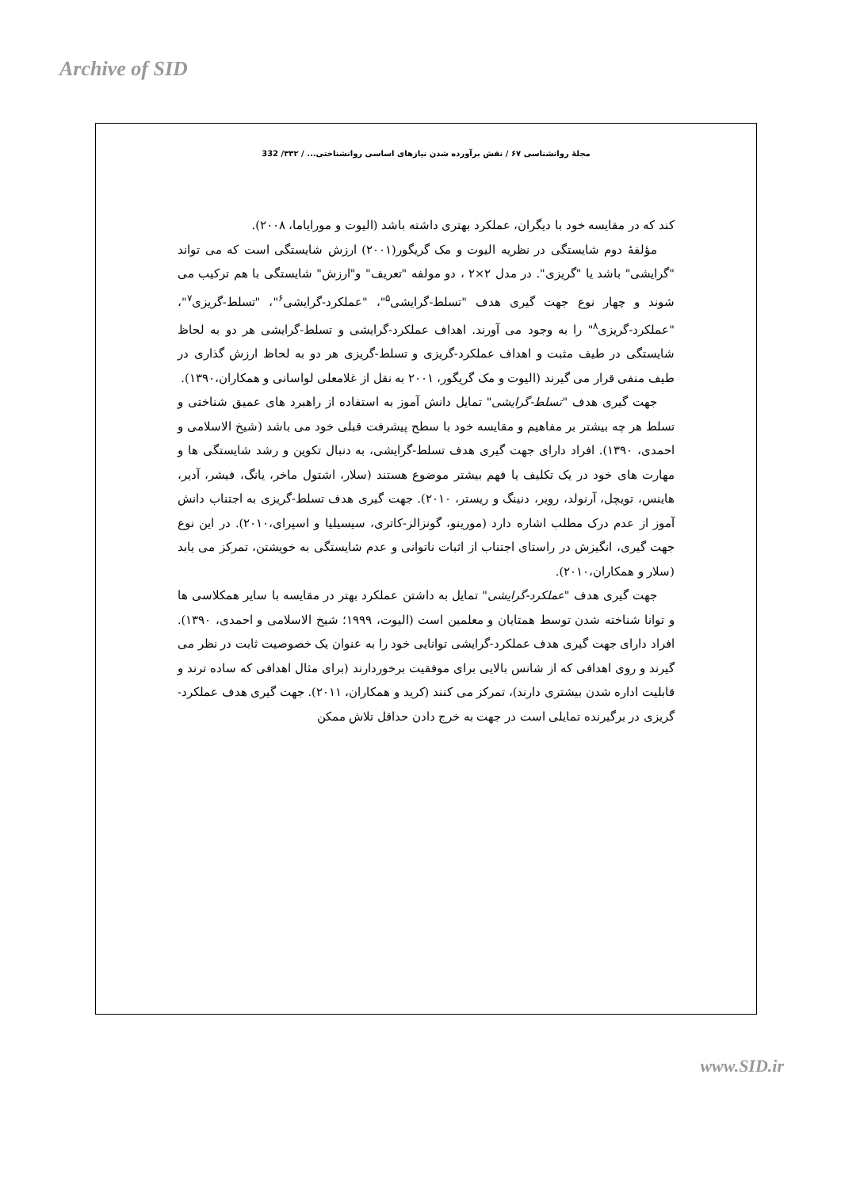Archive of SID
مجلهٔ روانشناسی ۶۷ / نقش برآورده شدن نیازهای اساسی روانشناختی... / ۳۳۲/ 332
کند که در مقایسه خود با دیگران، عملکرد بهتری داشته باشد (الیوت و مورایاما، ۲۰۰۸).
مؤلفهٔ دوم شایستگی در نظریه الیوت و مک گریگور(۲۰۰۱) ارزش شایستگی است که می تواند "گرایشی" باشد یا "گریزی". در مدل ۲×۲ ، دو مولفه "تعریف" و"ارزش" شایستگی با هم ترکیب می شوند و چهار نوع جهت گیری هدف "تسلط-گرایشی<sup>۵</sup>"، "عملکرد-گرایشی<sup>۶</sup>"، "تسلط-گریزی<sup>۷</sup>"، "عملکرد-گریزی<sup>۸</sup>" را به وجود می آورند. اهداف عملکرد-گرایشی و تسلط-گرایشی هر دو به لحاظ شایستگی در طیف مثبت و اهداف عملکرد-گریزی و تسلط-گریزی هر دو به لحاظ ارزش گذاری در طیف منفی قرار می گیرند (الیوت و مک گریگور، ۲۰۰۱ به نقل از غلامعلی لواسانی و همکاران،۱۳۹۰).
جهت گیری هدف "تسلط-گرایشی" تمایل دانش آموز به استفاده از راهبرد های عمیق شناختی و تسلط هر چه بیشتر بر مفاهیم و مقایسه خود با سطح پیشرفت قبلی خود می باشد (شیخ الاسلامی و احمدی، ۱۳۹۰). افراد دارای جهت گیری هدف تسلط-گرایشی، به دنبال تکوین و رشد شایستگی ها و مهارت های خود در یک تکلیف یا فهم بیشتر موضوع هستند (سلار، اشتول ماخر، یانگ، فیشر، آدیر، هاینس، تویچل، آرنولد، رویر، دنینگ و ریستر، ۲۰۱۰). جهت گیری هدف تسلط-گریزی به اجتناب دانش آموز از عدم درک مطلب اشاره دارد (مورینو، گونزالز-کاتری، سیسیلیا و اسپرای،۲۰۱۰). در این نوع جهت گیری، انگیزش در راستای اجتناب از اثبات ناتوانی و عدم شایستگی به خویشتن، تمرکز می یابد (سلار و همکاران،۲۰۱۰).
جهت گیری هدف "عملکرد-گرایشی" تمایل به داشتن عملکرد بهتر در مقایسه با سایر همکلاسی ها و توانا شناخته شدن توسط همتایان و معلمین است (الیوت، ۱۹۹۹؛ شیخ الاسلامی و احمدی، ۱۳۹۰). افراد دارای جهت گیری هدف عملکرد-گرایشی توانایی خود را به عنوان یک خصوصیت ثابت در نظر می گیرند و روی اهدافی که از شانس بالایی برای موفقیت برخوردارند (برای مثال اهدافی که ساده ترند و قابلیت اداره شدن بیشتری دارند)، تمرکز می کنند (کرید و همکاران، ۲۰۱۱). جهت گیری هدف عملکرد-گریزی در برگیرنده تمایلی است در جهت به خرج دادن حداقل تلاش ممکن
www.SID.ir